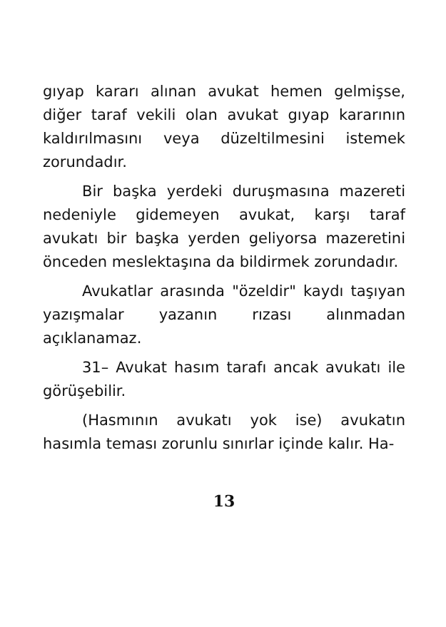gıyap kararı alınan avukat hemen gelmişse, diğer taraf vekili olan avukat gıyap kararının kaldırılmasını veya düzeltilmesini istemek zorundadır.
Bir başka yerdeki duruşmasına mazereti nedeniyle gidemeyen avukat, karşı taraf avukatı bir başka yerden geliyorsa mazeretini önceden meslektaşına da bildirmek zorundadır.
Avukatlar arasında "özeldir" kaydı taşıyan yazışmalar yazanın rızası alınmadan açıklanamaz.
31– Avukat hasım tarafı ancak avukatı ile görüşebilir.
(Hasmının avukatı yok ise) avukatın hasımla teması zorunlu sınırlar içinde kalır. Ha-
13